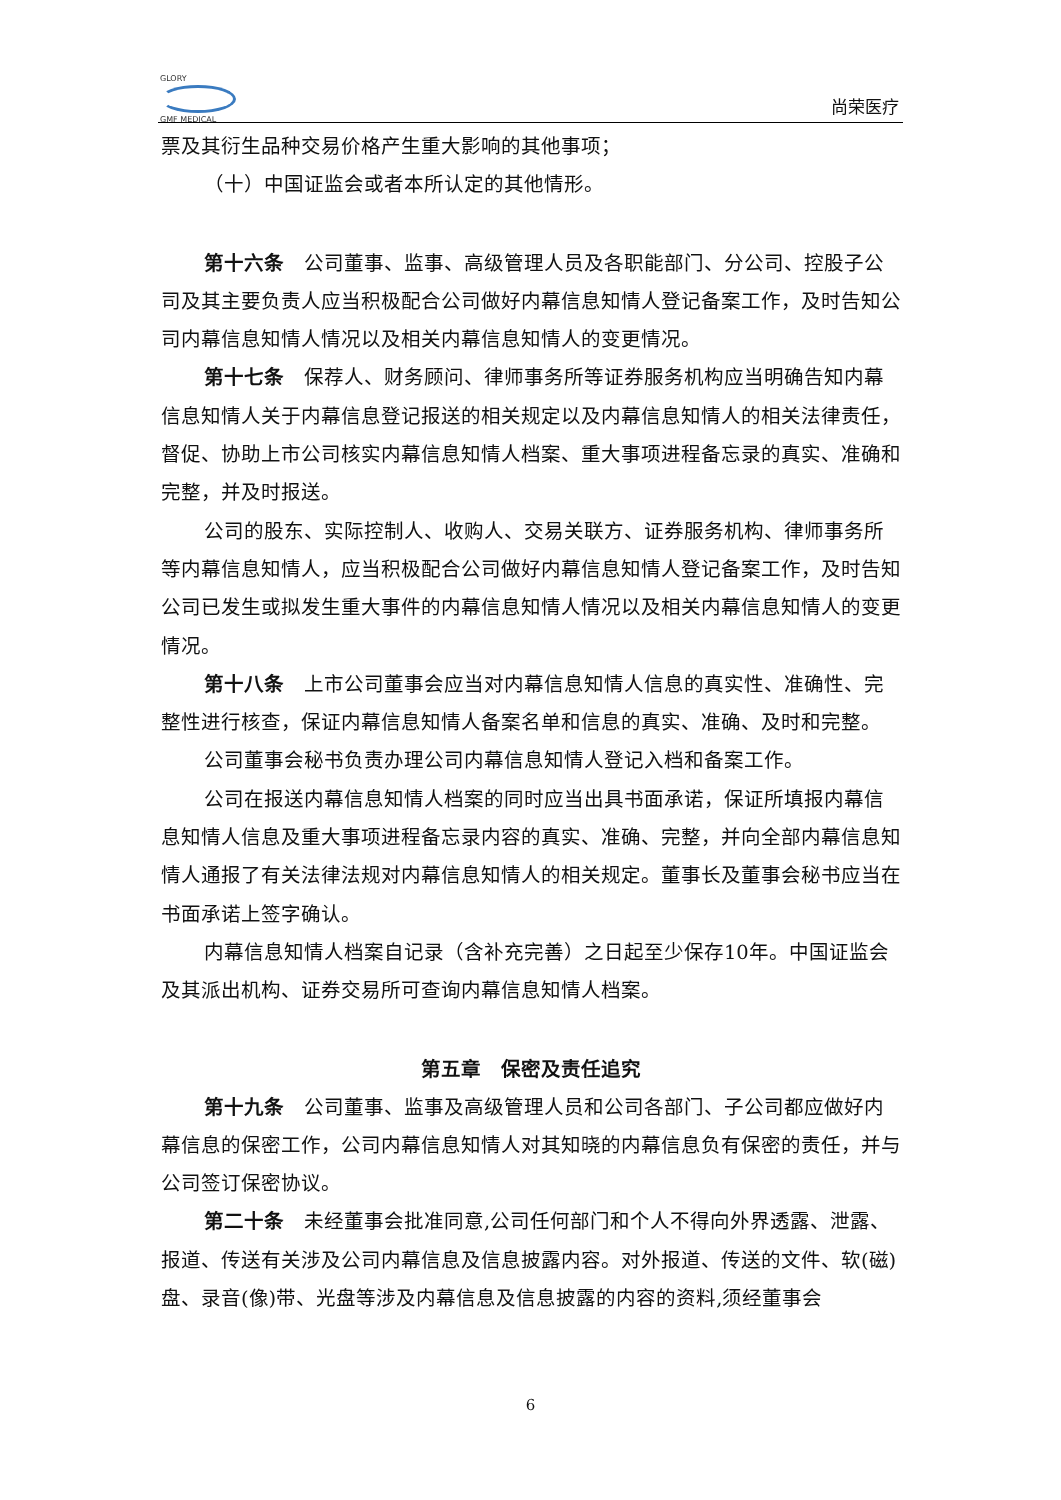GLORY
GMF MEDICAL
尚荣医疗
票及其衍生品种交易价格产生重大影响的其他事项；
（十）中国证监会或者本所认定的其他情形。
第十六条　公司董事、监事、高级管理人员及各职能部门、分公司、控股子公司及其主要负责人应当积极配合公司做好内幕信息知情人登记备案工作，及时告知公司内幕信息知情人情况以及相关内幕信息知情人的变更情况。
第十七条　保荐人、财务顾问、律师事务所等证券服务机构应当明确告知内幕信息知情人关于内幕信息登记报送的相关规定以及内幕信息知情人的相关法律责任，督促、协助上市公司核实内幕信息知情人档案、重大事项进程备忘录的真实、准确和完整，并及时报送。
公司的股东、实际控制人、收购人、交易关联方、证券服务机构、律师事务所等内幕信息知情人，应当积极配合公司做好内幕信息知情人登记备案工作，及时告知公司已发生或拟发生重大事件的内幕信息知情人情况以及相关内幕信息知情人的变更情况。
第十八条　上市公司董事会应当对内幕信息知情人信息的真实性、准确性、完整性进行核查，保证内幕信息知情人备案名单和信息的真实、准确、及时和完整。
公司董事会秘书负责办理公司内幕信息知情人登记入档和备案工作。
公司在报送内幕信息知情人档案的同时应当出具书面承诺，保证所填报内幕信息知情人信息及重大事项进程备忘录内容的真实、准确、完整，并向全部内幕信息知情人通报了有关法律法规对内幕信息知情人的相关规定。董事长及董事会秘书应当在书面承诺上签字确认。
内幕信息知情人档案自记录（含补充完善）之日起至少保存10年。中国证监会及其派出机构、证券交易所可查询内幕信息知情人档案。
第五章　保密及责任追究
第十九条　公司董事、监事及高级管理人员和公司各部门、子公司都应做好内幕信息的保密工作，公司内幕信息知情人对其知晓的内幕信息负有保密的责任，并与公司签订保密协议。
第二十条　未经董事会批准同意,公司任何部门和个人不得向外界透露、泄露、报道、传送有关涉及公司内幕信息及信息披露内容。对外报道、传送的文件、软(磁)盘、录音(像)带、光盘等涉及内幕信息及信息披露的内容的资料,须经董事会
6